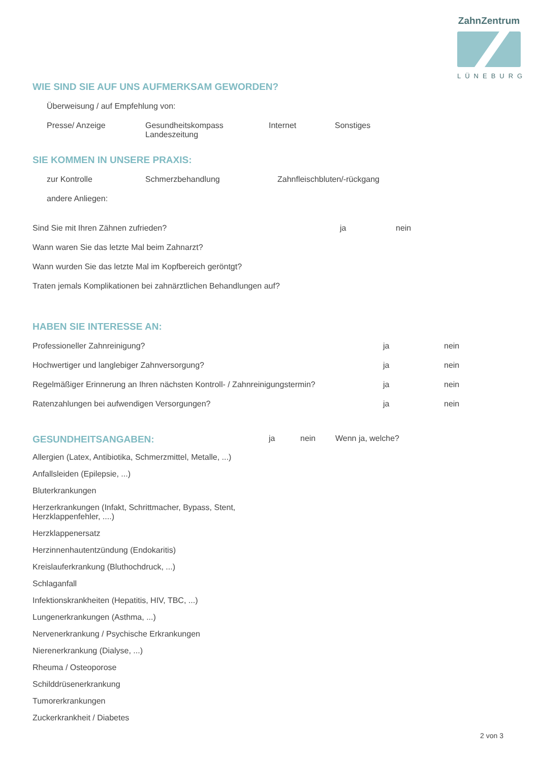ZahnZentrum
LÜNEBURG
WIE SIND SIE AUF UNS AUFMERKSAM GEWORDEN?
Überweisung / auf Empfehlung von:
Presse/ Anzeige Gesundheitskompass
Landeszeitung
Internet Sonstiges
SIE KOMMEN IN UNSERE PRAXIS:
zur Kontrolle Schmerzbehandlung Zahnfleischbluten/-rückgang
andere Anliegen:
Sind Sie mit Ihren Zähnen zufrieden? ja nein
Wann waren Sie das letzte Mal beim Zahnarzt?
Wann wurden Sie das letzte Mal im Kopfbereich geröntgt?
Traten jemals Komplikationen bei zahnärztlichen Behandlungen auf?
HABEN SIE INTERESSE AN:
Professioneller Zahnreinigung? ja nein
Hochwertiger und langlebiger Zahnversorgung? ja nein
Regelmäßiger Erinnerung an Ihren nächsten Kontroll- / Zahnreinigungstermin?
ja nein
Ratenzahlungen bei aufwendigen Versorgungen? ja nein
GESUNDHEITSANGABEN:
ja nein Wenn ja, welche?
Allergien (Latex, Antibiotika, Schmerzmittel, Metalle, ...)
Anfallsleiden (Epilepsie, ...)
Bluterkrankungen
Herzerkrankungen (Infakt, Schrittmacher, Bypass, Stent,
Herzklappenfehler, ....)
Herzklappenersatz
Herzinnenhautentzündung (Endokaritis)
Kreislauferkrankung (Bluthochdruck, ...)
Schlaganfall
Infektionskrankheiten (Hepatitis, HIV, TBC, ...)
Lungenerkrankungen (Asthma, ...)
Nervenerkrankung / Psychische Erkrankungen
Nierenerkrankung (Dialyse, ...)
Rheuma / Osteoporose
Schilddrüsenerkrankung
Tumorerkrankungen
Zuckerkrankheit / Diabetes
2 von 3